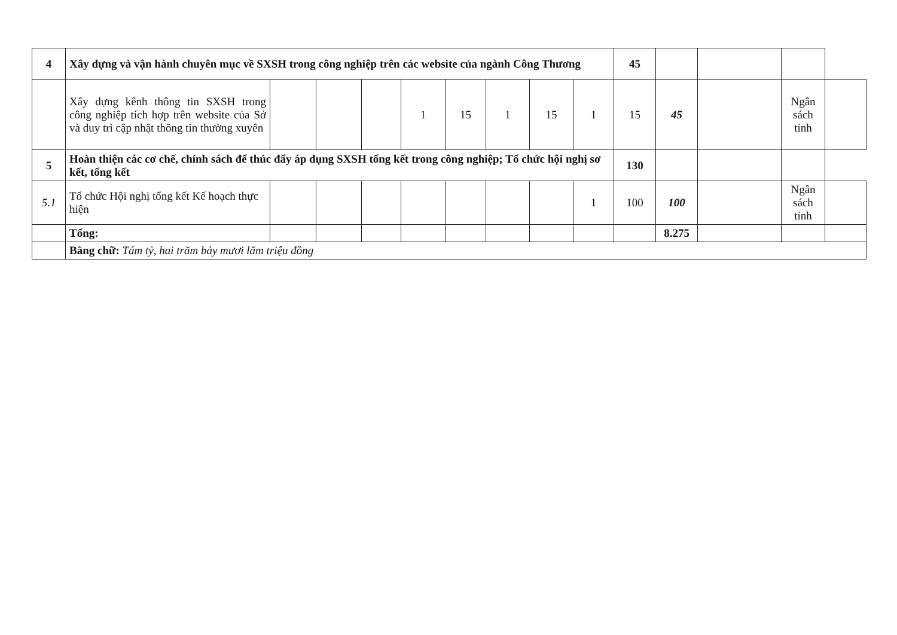| 4 | Xây dựng và vận hành chuyên mục về SXSH trong công nghiệp trên các website của ngành Công Thương | | | | | | | | | 45 | | | | |
| | Xây dựng kênh thông tin SXSH trong công nghiệp tích hợp trên website của Sở và duy trì cập nhật thông tin thường xuyên | | | | 1 | 15 | 1 | 15 | 1 | 15 | 45 | | Ngân sách tỉnh | |
| 5 | Hoàn thiện các cơ chế, chính sách để thúc đẩy áp dụng SXSH tổng kết trong công nghiệp; Tổ chức hội nghị sơ kết, tổng kết | | | | | | | | | 130 | | | | |
| 5.1 | Tổ chức Hội nghị tổng kết Kế hoạch thực hiện | | | | | | | | 1 | 100 | 100 | | Ngân sách tỉnh | |
| | Tổng: | | | | | | | | | | 8.275 | | | |
| | Bằng chữ: Tám tỷ, hai trăm bảy mươi lăm triệu đồng | | | | | | | | | | | | | |